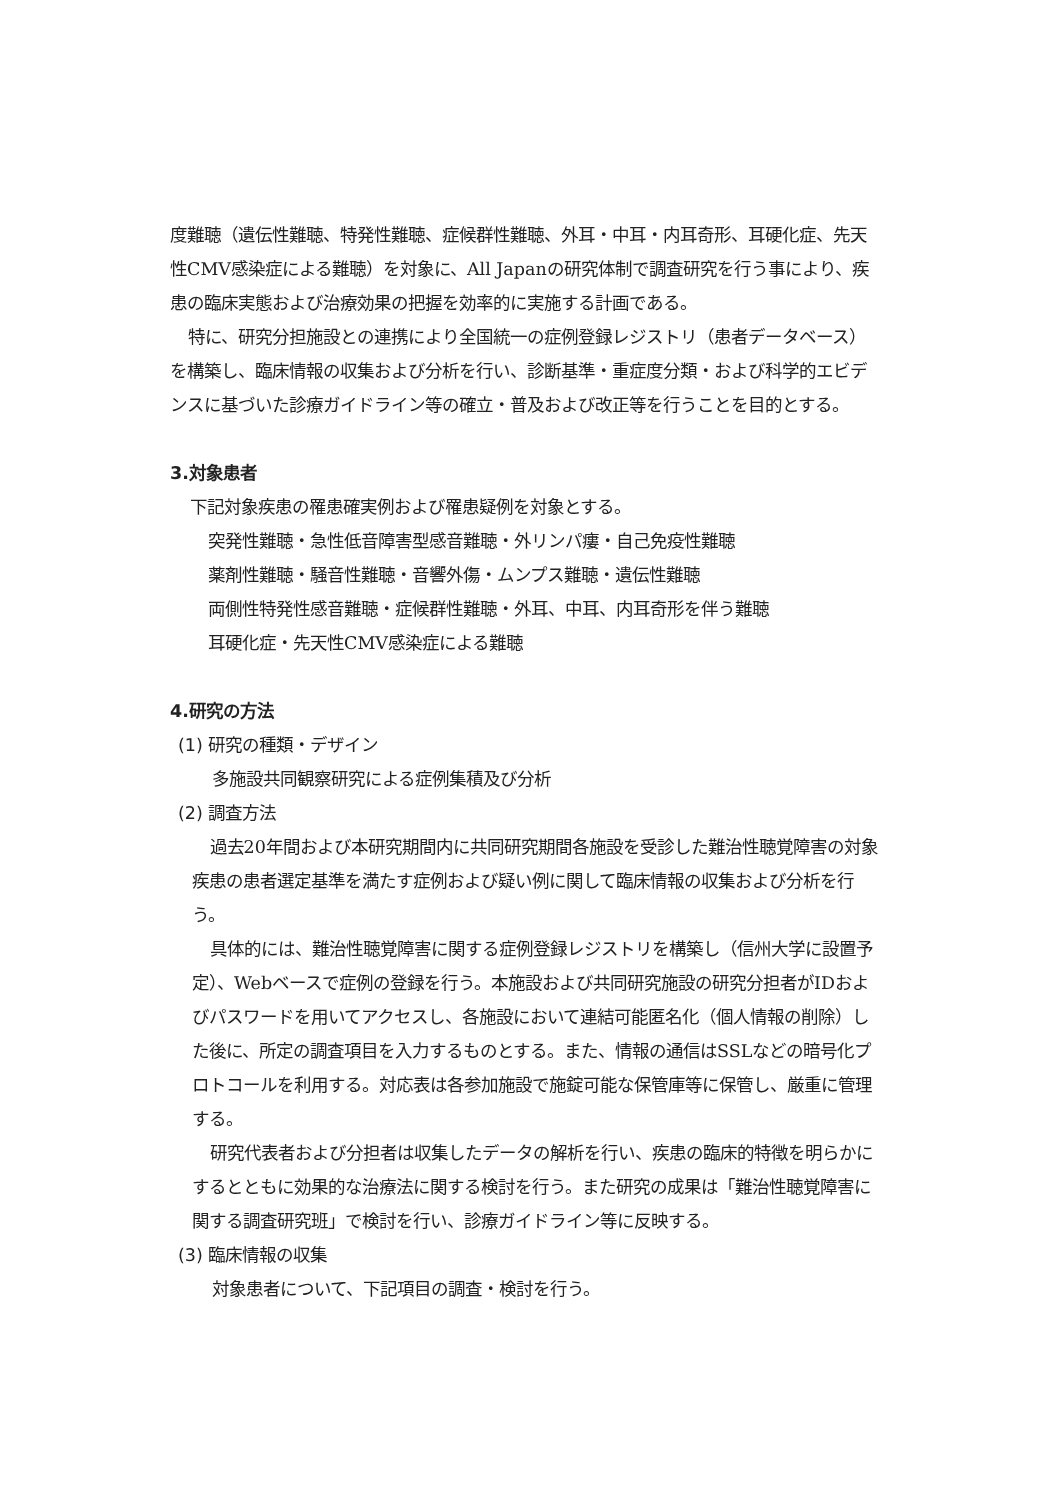度難聴（遺伝性難聴、特発性難聴、症候群性難聴、外耳・中耳・内耳奇形、耳硬化症、先天性CMV感染症による難聴）を対象に、All Japanの研究体制で調査研究を行う事により、疾患の臨床実態および治療効果の把握を効率的に実施する計画である。
特に、研究分担施設との連携により全国統一の症例登録レジストリ（患者データベース）を構築し、臨床情報の収集および分析を行い、診断基準・重症度分類・および科学的エビデンスに基づいた診療ガイドライン等の確立・普及および改正等を行うことを目的とする。
3.対象患者
下記対象疾患の罹患確実例および罹患疑例を対象とする。
突発性難聴・急性低音障害型感音難聴・外リンパ瘻・自己免疫性難聴
薬剤性難聴・騒音性難聴・音響外傷・ムンプス難聴・遺伝性難聴
両側性特発性感音難聴・症候群性難聴・外耳、中耳、内耳奇形を伴う難聴
耳硬化症・先天性CMV感染症による難聴
4.研究の方法
(1) 研究の種類・デザイン
多施設共同観察研究による症例集積及び分析
(2) 調査方法
過去20年間および本研究期間内に共同研究期間各施設を受診した難治性聴覚障害の対象疾患の患者選定基準を満たす症例および疑い例に関して臨床情報の収集および分析を行う。
具体的には、難治性聴覚障害に関する症例登録レジストリを構築し（信州大学に設置予定）、Webベースで症例の登録を行う。本施設および共同研究施設の研究分担者がIDおよびパスワードを用いてアクセスし、各施設において連結可能匿名化（個人情報の削除）した後に、所定の調査項目を入力するものとする。また、情報の通信はSSLなどの暗号化プロトコールを利用する。対応表は各参加施設で施錠可能な保管庫等に保管し、厳重に管理する。
研究代表者および分担者は収集したデータの解析を行い、疾患の臨床的特徴を明らかにするとともに効果的な治療法に関する検討を行う。また研究の成果は「難治性聴覚障害に関する調査研究班」で検討を行い、診療ガイドライン等に反映する。
(3) 臨床情報の収集
対象患者について、下記項目の調査・検討を行う。